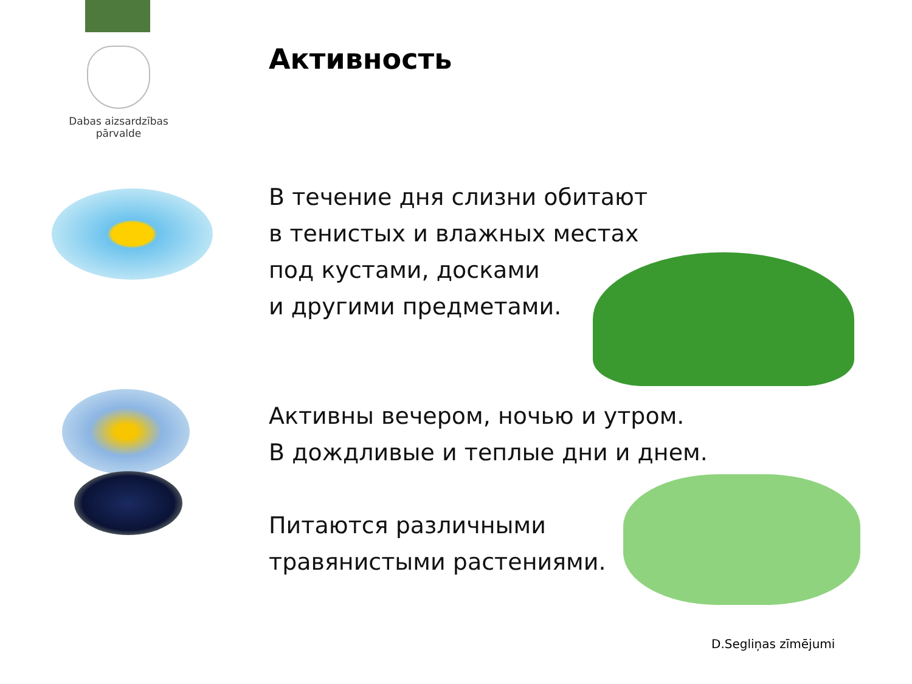Dabas aizsardzības
pārvalde
Активность
В течение дня слизни обитают
в тенистых и влажных местах
под кустами, досками
и другими предметами.
Активны вечером, ночью и утром.
В дождливые и теплые дни и днем.
Питаются различными
травянистыми растениями.
D.Segliņas zīmējumi